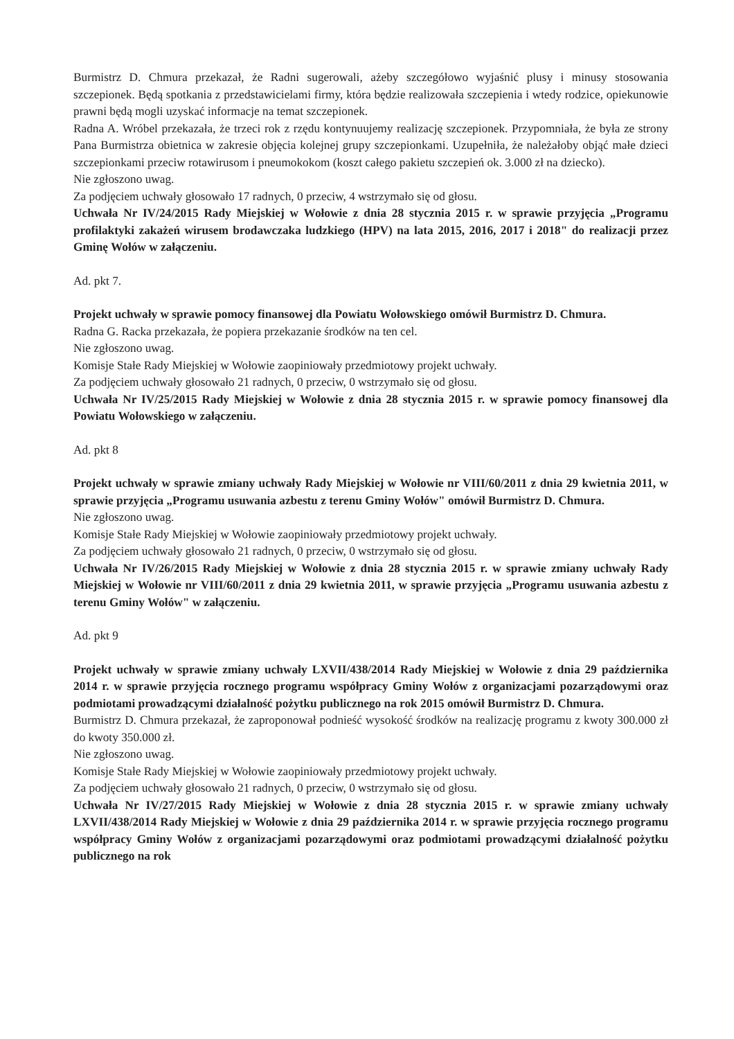Burmistrz D. Chmura przekazał, że Radni sugerowali, ażeby szczegółowo wyjaśnić plusy i minusy stosowania szczepionek. Będą spotkania z przedstawicielami firmy, która będzie realizowała szczepienia i wtedy rodzice, opiekunowie prawni będą mogli uzyskać informacje na temat szczepionek.
Radna A. Wróbel przekazała, że trzeci rok z rzędu kontynuujemy realizację szczepionek. Przypomniała, że była ze strony Pana Burmistrza obietnica w zakresie objęcia kolejnej grupy szczepionkami. Uzupełniła, że należałoby objąć małe dzieci szczepionkami przeciw rotawirusom i pneumokokom (koszt całego pakietu szczepień ok. 3.000 zł na dziecko).
Nie zgłoszono uwag.
Za podjęciem uchwały głosowało 17 radnych, 0 przeciw, 4 wstrzymało się od głosu.
Uchwała Nr IV/24/2015 Rady Miejskiej w Wołowie z dnia 28 stycznia 2015 r. w sprawie przyjęcia „Programu profilaktyki zakażeń wirusem brodawczaka ludzkiego (HPV) na lata 2015, 2016, 2017 i 2018" do realizacji przez Gminę Wołów w załączeniu.
Ad. pkt 7.
Projekt uchwały w sprawie pomocy finansowej dla Powiatu Wołowskiego omówił Burmistrz D. Chmura.
Radna G. Racka przekazała, że popiera przekazanie środków na ten cel.
Nie zgłoszono uwag.
Komisje Stałe Rady Miejskiej w Wołowie zaopiniowały przedmiotowy projekt uchwały.
Za podjęciem uchwały głosowało 21 radnych, 0 przeciw, 0 wstrzymało się od głosu.
Uchwała Nr IV/25/2015 Rady Miejskiej w Wołowie z dnia 28 stycznia 2015 r. w sprawie pomocy finansowej dla Powiatu Wołowskiego w załączeniu.
Ad. pkt 8
Projekt uchwały w sprawie zmiany uchwały Rady Miejskiej w Wołowie nr VIII/60/2011 z dnia 29 kwietnia 2011, w sprawie przyjęcia „Programu usuwania azbestu z terenu Gminy Wołów" omówił Burmistrz D. Chmura.
Nie zgłoszono uwag.
Komisje Stałe Rady Miejskiej w Wołowie zaopiniowały przedmiotowy projekt uchwały.
Za podjęciem uchwały głosowało 21 radnych, 0 przeciw, 0 wstrzymało się od głosu.
Uchwała Nr IV/26/2015 Rady Miejskiej w Wołowie z dnia 28 stycznia 2015 r. w sprawie zmiany uchwały Rady Miejskiej w Wołowie nr VIII/60/2011 z dnia 29 kwietnia 2011, w sprawie przyjęcia „Programu usuwania azbestu z terenu Gminy Wołów" w załączeniu.
Ad. pkt 9
Projekt uchwały w sprawie zmiany uchwały LXVII/438/2014 Rady Miejskiej w Wołowie z dnia 29 października 2014 r. w sprawie przyjęcia rocznego programu współpracy Gminy Wołów z organizacjami pozarządowymi oraz podmiotami prowadzącymi działalność pożytku publicznego na rok 2015 omówił Burmistrz D. Chmura.
Burmistrz D. Chmura przekazał, że zaproponował podnieść wysokość środków na realizację programu z kwoty 300.000 zł do kwoty 350.000 zł.
Nie zgłoszono uwag.
Komisje Stałe Rady Miejskiej w Wołowie zaopiniowały przedmiotowy projekt uchwały.
Za podjęciem uchwały głosowało 21 radnych, 0 przeciw, 0 wstrzymało się od głosu.
Uchwała Nr IV/27/2015 Rady Miejskiej w Wołowie z dnia 28 stycznia 2015 r. w sprawie zmiany uchwały LXVII/438/2014 Rady Miejskiej w Wołowie z dnia 29 października 2014 r. w sprawie przyjęcia rocznego programu współpracy Gminy Wołów z organizacjami pozarządowymi oraz podmiotami prowadzącymi działalność pożytku publicznego na rok